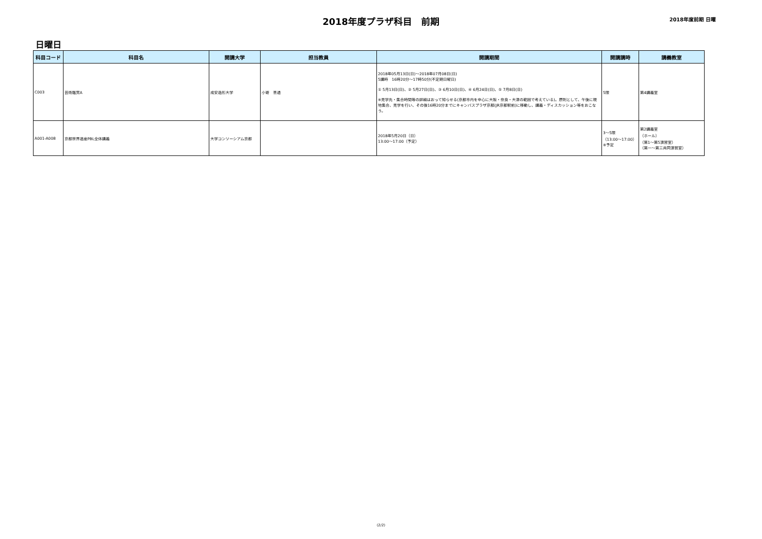2018年度プラザ科目　前期
2018年度前期 日曜
日曜日
| 科目コード | 科目名 | 開講大学 | 担当教員 | 開講期間 | 開講講時 | 講義教室 |
| --- | --- | --- | --- | --- | --- | --- |
| C003 | 芸術鑑賞A | 成安造形大学 | 小嵜 善通 | 2018年05月13日(日)～2018年07月08日(日) 5講時 16時20分～17時50分(不定期日曜日) ① 5月13日(日)、② 5月27日(日)、③ 6月10日(日)、④ 6月24日(日)、⑤ 7月8日(日) ※見学先・集合時間等の詳細はおって知らせる(京都市内を中心に大阪・奈良・大津の範囲で考えている)。原則として、午後に現地集合、見学を行い、その後16時20分までにキャンパスプラザ京都(JR京都駅前)に移動し、講義・ディスカッション等をおこなう。 | 5限 | 第4講義室 |
| A001-A008 | 京都世界遺産PBL全体講義 | 大学コンソーシアム京都 | | 2018年5月20日（日） 13:00～17:00（予定） | 3～5限 （13:00～17:00） ※予定 | 第2講義室 （ホール） （第1～第5演習室） （第一～第三共同演習室） |
(2/2)